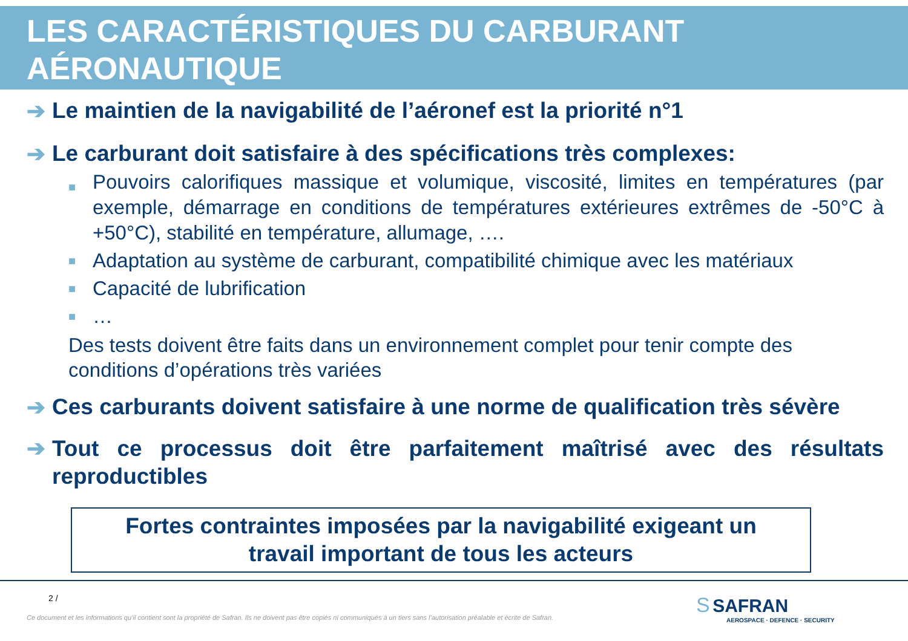LES CARACTÉRISTIQUES DU CARBURANT AÉRONAUTIQUE
➔ Le maintien de la navigabilité de l’aéronef est la priorité n°1
➔ Le carburant doit satisfaire à des spécifications très complexes:
■ Pouvoirs calorifiques massique et volumique, viscosité, limites en températures (par exemple, démarrage en conditions de températures extérieures extrêmes de -50°C à +50°C), stabilité en température, allumage, ….
■ Adaptation au système de carburant, compatibilité chimique avec les matériaux
■ Capacité de lubrification
■ …
Des tests doivent être faits dans un environnement complet pour tenir compte des conditions d’opérations très variées
➔ Ces carburants doivent satisfaire à une norme de qualification très sévère
➔ Tout ce processus doit être parfaitement maîtrisé avec des résultats reproductibles
Fortes contraintes imposées par la navigabilité exigeant un
travail important de tous les acteurs
2 /
Ce document et les informations qu’il contient sont la propriété de Safran. Ils ne doivent pas être copiés ni communiqués à un tiers sans l’autorisation préalable et écrite de Safran.
S SAFRAN
AEROSPACE · DEFENCE · SECURITY